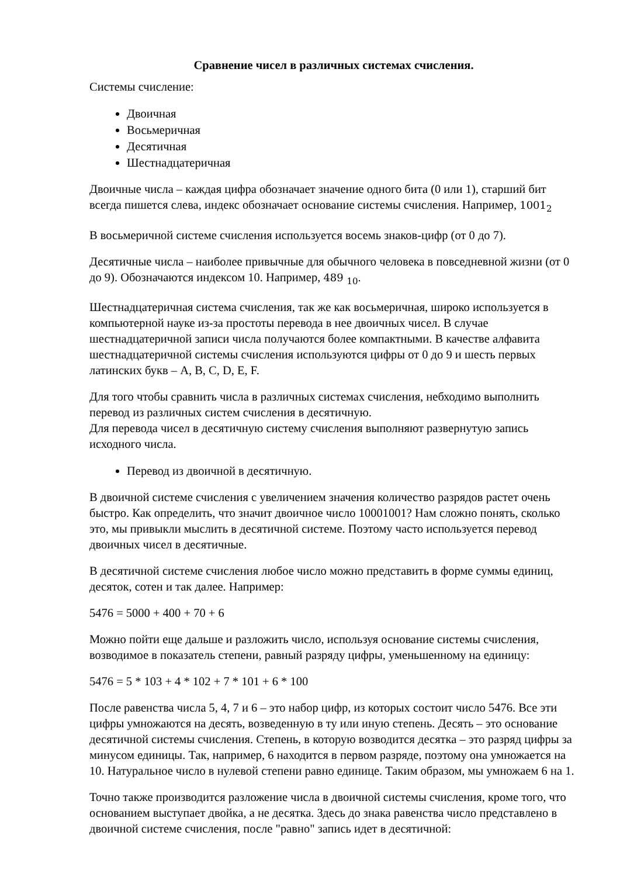Сравнение чисел в различных системах счисления.
Системы счисление:
Двоичная
Восьмеричная
Десятичная
Шестнадцатеричная
Двоичные числа – каждая цифра обозначает значение одного бита (0 или 1), старший бит всегда пишется слева, индекс обозначает основание системы счисления. Например, 1001<sub>2</sub>
В восьмеричной системе счисления используется восемь знаков-цифр (от 0 до 7).
Десятичные числа – наиболее привычные для обычного человека в повседневной жизни (от 0 до 9). Обозначаются индексом 10. Например, 489 <sub>10</sub>.
Шестнадцатеричная система счисления, так же как восьмеричная, широко используется в компьютерной науке из-за простоты перевода в нее двоичных чисел. В случае шестнадцатеричной записи числа получаются более компактными. В качестве алфавита шестнадцатеричной системы счисления используются цифры от 0 до 9 и шесть первых латинских букв – A, B, C, D, E, F.
Для того чтобы сравнить числа в различных системах счисления, небходимо выполнить перевод из различных систем счисления в десятичную.
Для перевода чисел в десятичную систему счисления выполняют развернутую запись исходного числа.
Перевод из двоичной в десятичную.
В двоичной системе счисления с увеличением значения количество разрядов растет очень быстро. Как определить, что значит двоичное число 10001001? Нам сложно понять, сколько это, мы привыкли мыслить в десятичной системе. Поэтому часто используется перевод двоичных чисел в десятичные.
В десятичной системе счисления любое число можно представить в форме суммы единиц, десяток, сотен и так далее. Например:
5476 = 5000 + 400 + 70 + 6
Можно пойти еще дальше и разложить число, используя основание системы счисления, возводимое в показатель степени, равный разряду цифры, уменьшенному на единицу:
5476 = 5 * 103 + 4 * 102 + 7 * 101 + 6 * 100
После равенства числа 5, 4, 7 и 6 – это набор цифр, из которых состоит число 5476. Все эти цифры умножаются на десять, возведенную в ту или иную степень. Десять – это основание десятичной системы счисления. Степень, в которую возводится десятка – это разряд цифры за минусом единицы. Так, например, 6 находится в первом разряде, поэтому она умножается на 10. Натуральное число в нулевой степени равно единице. Таким образом, мы умножаем 6 на 1.
Точно также производится разложение числа в двоичной системы счисления, кроме того, что основанием выступает двойка, а не десятка. Здесь до знака равенства число представлено в двоичной системе счисления, после "равно" запись идет в десятичной: